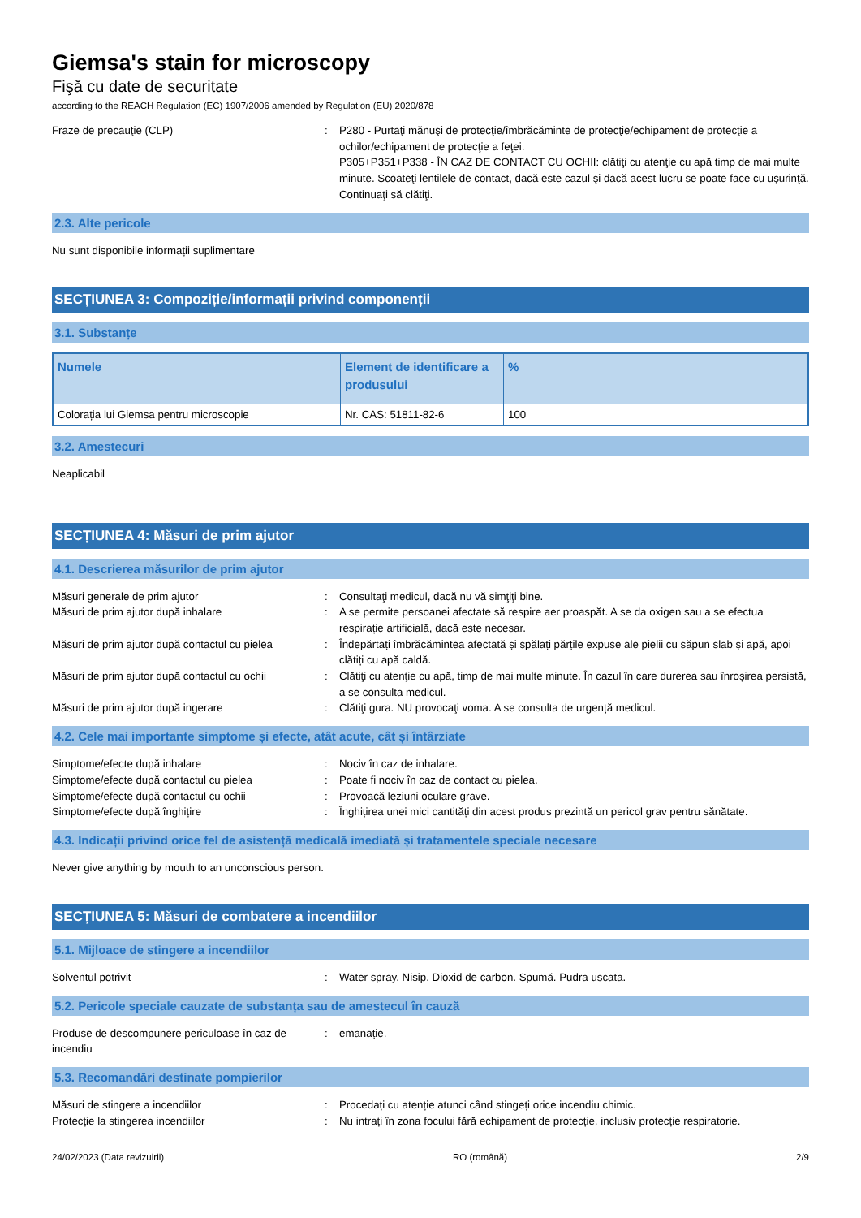Giemsa's stain for microscopy
Fişă cu date de securitate
according to the REACH Regulation (EC) 1907/2006 amended by Regulation (EU) 2020/878
Fraze de precauţie (CLP) : P280 - Purtaţi mănuşi de protecţie/îmbrăcăminte de protecţie/echipament de protecţie a ochilor/echipament de protecţie a feţei.
P305+P351+P338 - ÎN CAZ DE CONTACT CU OCHII: clătiţi cu atenţie cu apă timp de mai multe minute. Scoateţi lentilele de contact, dacă este cazul şi dacă acest lucru se poate face cu uşurinţă. Continuaţi să clătiţi.
2.3. Alte pericole
Nu sunt disponibile informații suplimentare
SECȚIUNEA 3: Compoziție/informații privind componenții
3.1. Substanțe
| Numele | Element de identificare a produsului | % |
| --- | --- | --- |
| Colorația lui Giemsa pentru microscopie | Nr. CAS: 51811-82-6 | 100 |
3.2. Amestecuri
Neaplicabil
SECȚIUNEA 4: Măsuri de prim ajutor
4.1. Descrierea măsurilor de prim ajutor
Măsuri generale de prim ajutor : Consultaţi medicul, dacă nu vă simţiţi bine.
Măsuri de prim ajutor după inhalare : A se permite persoanei afectate să respire aer proaspăt. A se da oxigen sau a se efectua respirație artificială, dacă este necesar.
Măsuri de prim ajutor după contactul cu pielea
: Îndepărtați îmbrăcămintea afectată și spălați părțile expuse ale pielii cu săpun slab și apă, apoi clătiți cu apă caldă.
Măsuri de prim ajutor după contactul cu ochii
: Clătiţi cu atenţie cu apă, timp de mai multe minute. În cazul în care durerea sau înroșirea persistă, a se consulta medicul.
Măsuri de prim ajutor după ingerare : Clătiţi gura. NU provocaţi voma. A se consulta de urgență medicul.
4.2. Cele mai importante simptome și efecte, atât acute, cât și întârziate
Simptome/efecte după inhalare : Nociv în caz de inhalare.
Simptome/efecte după contactul cu pielea : Poate fi nociv în caz de contact cu pielea.
Simptome/efecte după contactul cu ochii : Provoacă leziuni oculare grave.
Simptome/efecte după înghițire : Înghițirea unei mici cantități din acest produs prezintă un pericol grav pentru sănătate.
4.3. Indicații privind orice fel de asistență medicală imediată și tratamentele speciale necesare
Never give anything by mouth to an unconscious person.
SECȚIUNEA 5: Măsuri de combatere a incendiilor
5.1. Mijloace de stingere a incendiilor
Solventul potrivit : Water spray. Nisip. Dioxid de carbon. Spumă. Pudra uscata.
5.2. Pericole speciale cauzate de substanța sau de amestecul în cauză
Produse de descompunere periculoase în caz de incendiu
: emanație.
5.3. Recomandări destinate pompierilor
Măsuri de stingere a incendiilor : Procedați cu atenție atunci când stingeți orice incendiu chimic.
Protecție la stingerea incendiilor : Nu intrați în zona focului fără echipament de protecție, inclusiv protecție respiratorie.
24/02/2023 (Data revizuirii) RO (română) 2/9